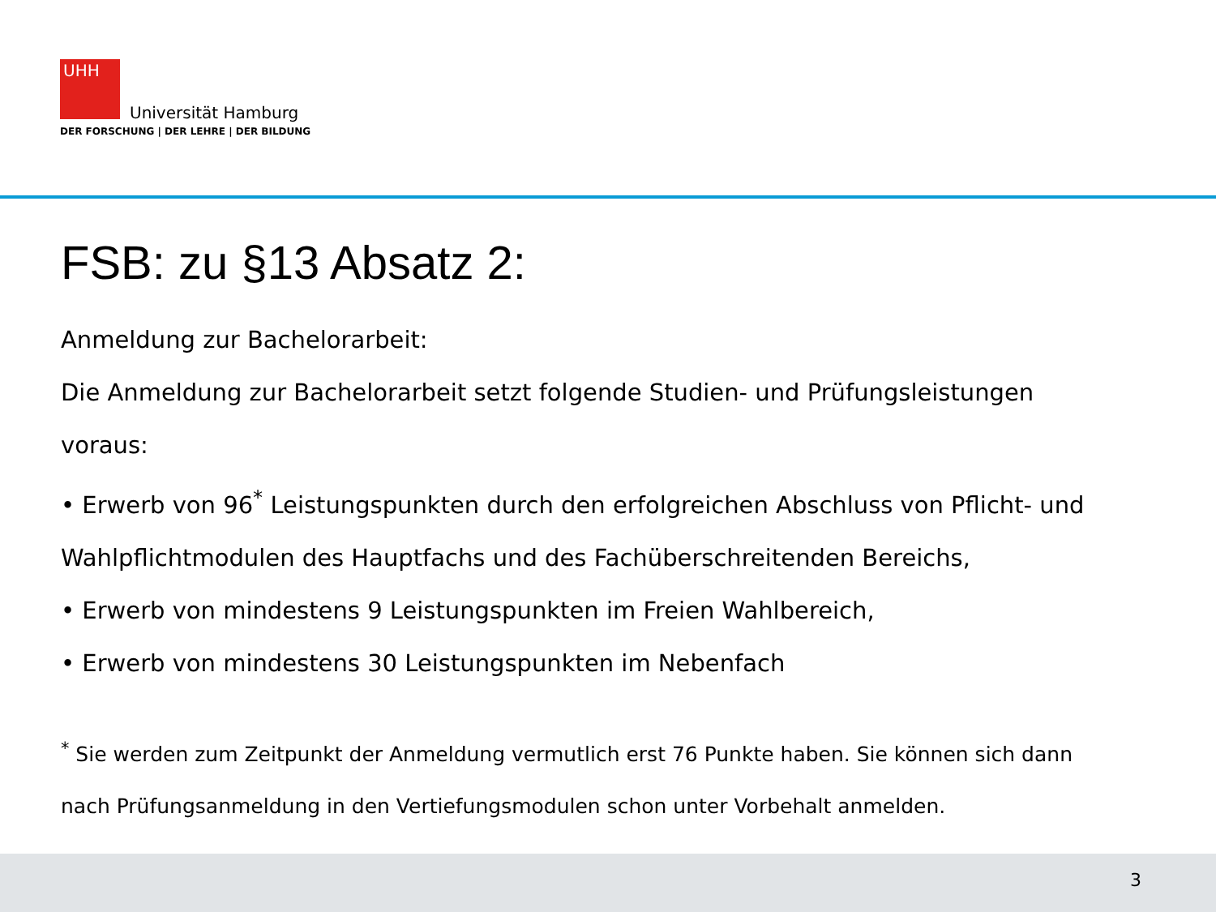UHH
Universität Hamburg
DER FORSCHUNG | DER LEHRE | DER BILDUNG
FSB: zu §13 Absatz 2:
Anmeldung zur Bachelorarbeit:
Die Anmeldung zur Bachelorarbeit setzt folgende Studien- und Prüfungsleistungen voraus:
• Erwerb von 96<sup>*</sup> Leistungspunkten durch den erfolgreichen Abschluss von Pflicht- und Wahlpflichtmodulen des Hauptfachs und des Fachüberschreitenden Bereichs,
• Erwerb von mindestens 9 Leistungspunkten im Freien Wahlbereich,
• Erwerb von mindestens 30 Leistungspunkten im Nebenfach
<sup>*</sup> Sie werden zum Zeitpunkt der Anmeldung vermutlich erst 76 Punkte haben. Sie können sich dann nach Prüfungsanmeldung in den Vertiefungsmodulen schon unter Vorbehalt anmelden.
3